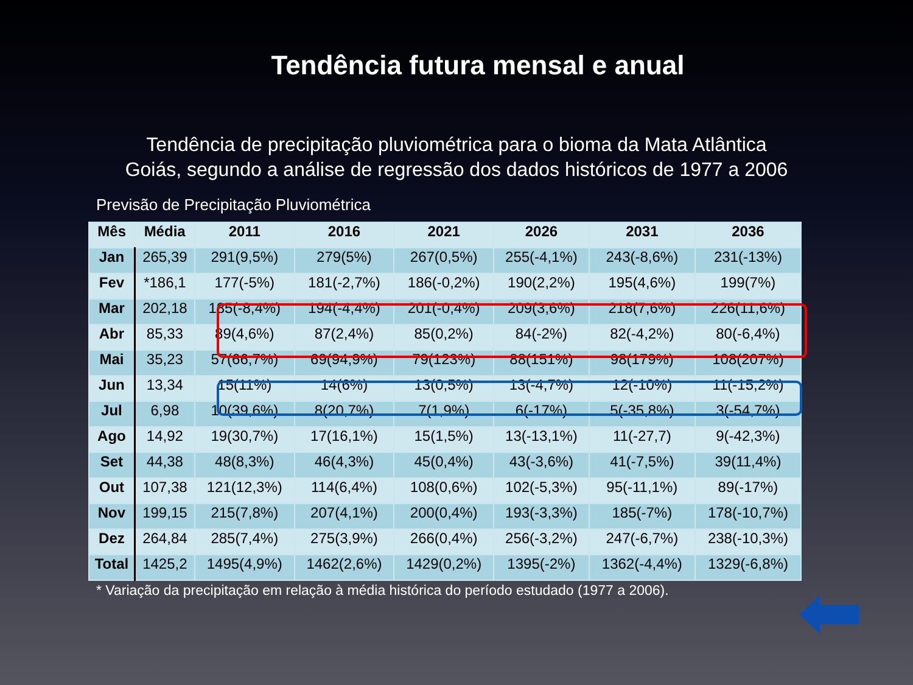Tendência futura mensal e anual
Tendência de precipitação pluviométrica para o bioma da Mata Atlântica Goiás, segundo a análise de regressão dos dados históricos de 1977 a 2006
Previsão de Precipitação Pluviométrica
| Mês | Média | 2011 | 2016 | 2021 | 2026 | 2031 | 2036 |
| --- | --- | --- | --- | --- | --- | --- | --- |
| Jan | 265,39 | 291(9,5%) | 279(5%) | 267(0,5%) | 255(-4,1%) | 243(-8,6%) | 231(-13%) |
| Fev | *186,1 | 177(-5%) | 181(-2,7%) | 186(-0,2%) | 190(2,2%) | 195(4,6%) | 199(7%) |
| Mar | 202,18 | 185(-8,4%) | 194(-4,4%) | 201(-0,4%) | 209(3,6%) | 218(7,6%) | 226(11,6%) |
| Abr | 85,33 | 89(4,6%) | 87(2,4%) | 85(0,2%) | 84(-2%) | 82(-4,2%) | 80(-6,4%) |
| Mai | 35,23 | 57(66,7%) | 69(94,9%) | 79(123%) | 88(151%) | 98(179%) | 108(207%) |
| Jun | 13,34 | 15(11%) | 14(6%) | 13(0,5%) | 13(-4,7%) | 12(-10%) | 11(-15,2%) |
| Jul | 6,98 | 10(39,6%) | 8(20,7%) | 7(1,9%) | 6(-17%) | 5(-35,8%) | 3(-54,7%) |
| Ago | 14,92 | 19(30,7%) | 17(16,1%) | 15(1,5%) | 13(-13,1%) | 11(-27,7) | 9(-42,3%) |
| Set | 44,38 | 48(8,3%) | 46(4,3%) | 45(0,4%) | 43(-3,6%) | 41(-7,5%) | 39(11,4%) |
| Out | 107,38 | 121(12,3%) | 114(6,4%) | 108(0,6%) | 102(-5,3%) | 95(-11,1%) | 89(-17%) |
| Nov | 199,15 | 215(7,8%) | 207(4,1%) | 200(0,4%) | 193(-3,3%) | 185(-7%) | 178(-10,7%) |
| Dez | 264,84 | 285(7,4%) | 275(3,9%) | 266(0,4%) | 256(-3,2%) | 247(-6,7%) | 238(-10,3%) |
| Total | 1425,2 | 1495(4,9%) | 1462(2,6%) | 1429(0,2%) | 1395(-2%) | 1362(-4,4%) | 1329(-6,8%) |
* Variação da precipitação em relação à média histórica do período estudado (1977 a 2006).